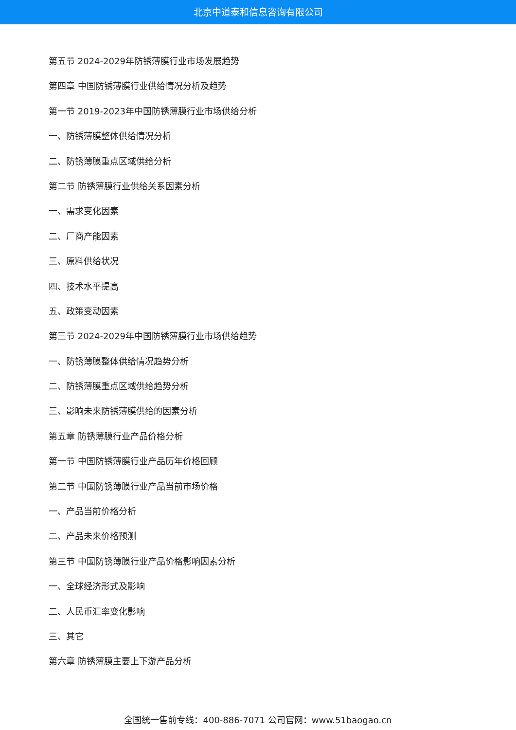北京中道泰和信息咨询有限公司
第五节 2024-2029年防锈薄膜行业市场发展趋势
第四章 中国防锈薄膜行业供给情况分析及趋势
第一节 2019-2023年中国防锈薄膜行业市场供给分析
一、防锈薄膜整体供给情况分析
二、防锈薄膜重点区域供给分析
第二节 防锈薄膜行业供给关系因素分析
一、需求变化因素
二、厂商产能因素
三、原料供给状况
四、技术水平提高
五、政策变动因素
第三节 2024-2029年中国防锈薄膜行业市场供给趋势
一、防锈薄膜整体供给情况趋势分析
二、防锈薄膜重点区域供给趋势分析
三、影响未来防锈薄膜供给的因素分析
第五章 防锈薄膜行业产品价格分析
第一节 中国防锈薄膜行业产品历年价格回顾
第二节 中国防锈薄膜行业产品当前市场价格
一、产品当前价格分析
二、产品未来价格预测
第三节 中国防锈薄膜行业产品价格影响因素分析
一、全球经济形式及影响
二、人民币汇率变化影响
三、其它
第六章 防锈薄膜主要上下游产品分析
全国统一售前专线：400-886-7071 公司官网：www.51baogao.cn